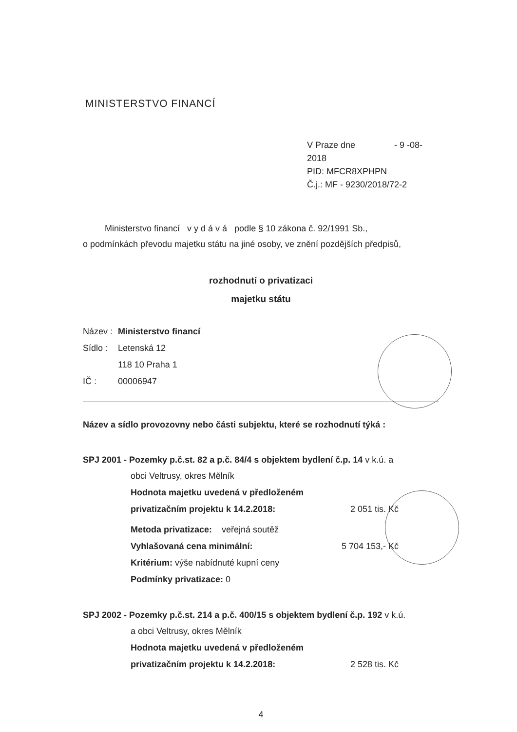MINISTERSTVO FINANCÍ
V Praze dne - 9 -08- 2018
PID: MFCR8XPHPN
Č.j.: MF - 9230/2018/72-2
Ministerstvo financí v y d á v á podle § 10 zákona č. 92/1991 Sb.,
o podmínkách převodu majetku státu na jiné osoby, ve znění pozdějších předpisů,
rozhodnutí o privatizaci
majetku státu
Název : Ministerstvo financí
Sídlo : Letenská 12
118 10 Praha 1
IČ : 00006947
Název a sídlo provozovny nebo části subjektu, které se rozhodnutí týká :
SPJ 2001 - Pozemky p.č.st. 82 a p.č. 84/4 s objektem bydlení č.p. 14 v k.ú. a
obci Veltrusy, okres Mělník
Hodnota majetku uvedená v předloženém
privatizačním projektu k 14.2.2018: 2 051 tis. Kč
Metoda privatizace: veřejná soutěž
Vyhlašovaná cena minimální: 5 704 153,- Kč
Kritérium: výše nabídnuté kupní ceny
Podmínky privatizace: 0
SPJ 2002 - Pozemky p.č.st. 214 a p.č. 400/15 s objektem bydlení č.p. 192 v k.ú.
a obci Veltrusy, okres Mělník
Hodnota majetku uvedená v předloženém
privatizačním projektu k 14.2.2018: 2 528 tis. Kč
4